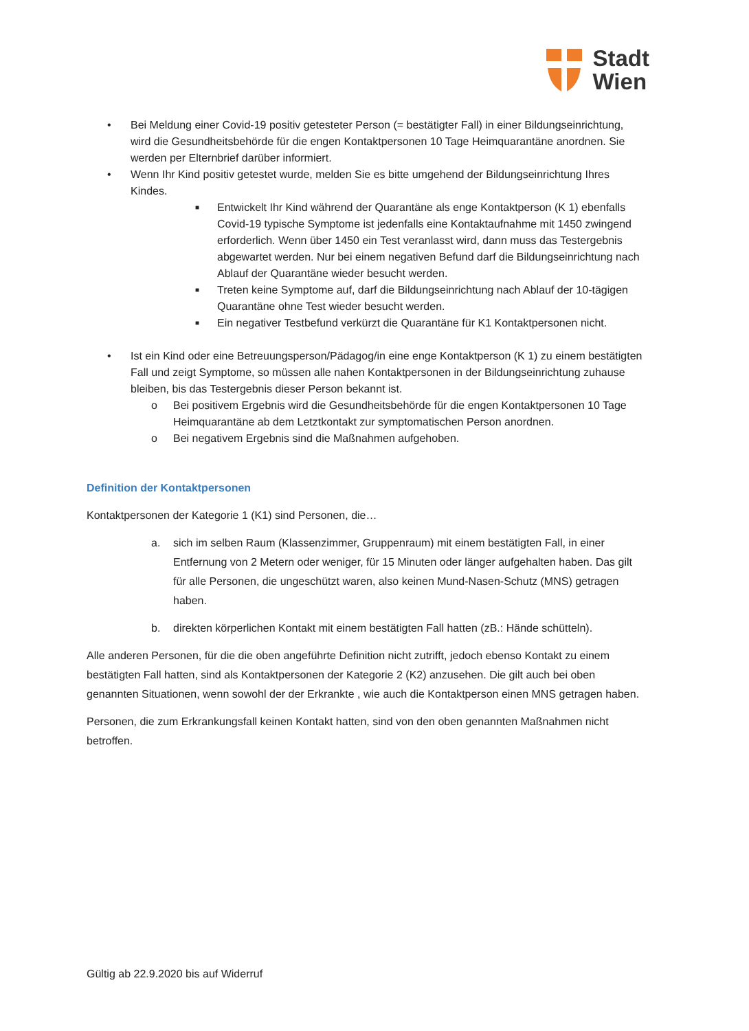Stadt
Wien
• Bei Meldung einer Covid-19 positiv getesteter Person (= bestätigter Fall) in einer Bildungseinrichtung, wird die Gesundheitsbehörde für die engen Kontaktpersonen 10 Tage Heimquarantäne anordnen. Sie werden per Elternbrief darüber informiert.
• Wenn Ihr Kind positiv getestet wurde, melden Sie es bitte umgehend der Bildungseinrichtung Ihres Kindes.
■ Entwickelt Ihr Kind während der Quarantäne als enge Kontaktperson (K 1) ebenfalls Covid-19 typische Symptome ist jedenfalls eine Kontaktaufnahme mit 1450 zwingend erforderlich. Wenn über 1450 ein Test veranlasst wird, dann muss das Testergebnis abgewartet werden. Nur bei einem negativen Befund darf die Bildungseinrichtung nach Ablauf der Quarantäne wieder besucht werden.
■ Treten keine Symptome auf, darf die Bildungseinrichtung nach Ablauf der 10-tägigen Quarantäne ohne Test wieder besucht werden.
■ Ein negativer Testbefund verkürzt die Quarantäne für K1 Kontaktpersonen nicht.
• Ist ein Kind oder eine Betreuungsperson/Pädagog/in eine enge Kontaktperson (K 1) zu einem bestätigten Fall und zeigt Symptome, so müssen alle nahen Kontaktpersonen in der Bildungseinrichtung zuhause bleiben, bis das Testergebnis dieser Person bekannt ist.
o Bei positivem Ergebnis wird die Gesundheitsbehörde für die engen Kontaktpersonen 10 Tage Heimquarantäne ab dem Letztkontakt zur symptomatischen Person anordnen.
o Bei negativem Ergebnis sind die Maßnahmen aufgehoben.
Definition der Kontaktpersonen
Kontaktpersonen der Kategorie 1 (K1) sind Personen, die…
a. sich im selben Raum (Klassenzimmer, Gruppenraum) mit einem bestätigten Fall, in einer Entfernung von 2 Metern oder weniger, für 15 Minuten oder länger aufgehalten haben. Das gilt für alle Personen, die ungeschützt waren, also keinen Mund-Nasen-Schutz (MNS) getragen haben.
b. direkten körperlichen Kontakt mit einem bestätigten Fall hatten (zB.: Hände schütteln).
Alle anderen Personen, für die die oben angeführte Definition nicht zutrifft, jedoch ebenso Kontakt zu einem bestätigten Fall hatten, sind als Kontaktpersonen der Kategorie 2 (K2) anzusehen. Die gilt auch bei oben genannten Situationen, wenn sowohl der der Erkrankte , wie auch die Kontaktperson einen MNS getragen haben.
Personen, die zum Erkrankungsfall keinen Kontakt hatten, sind von den oben genannten Maßnahmen nicht betroffen.
Gültig ab 22.9.2020 bis auf Widerruf